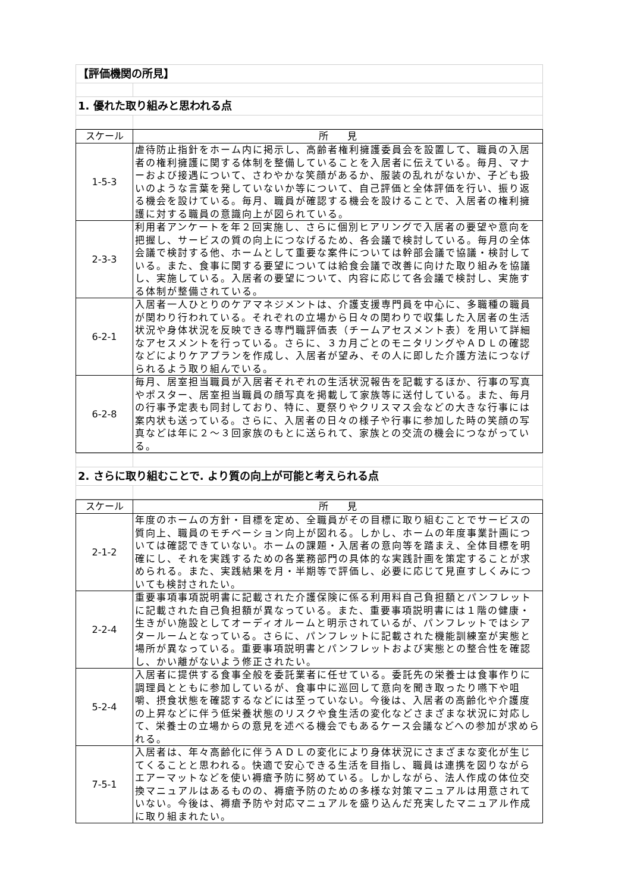| 【評価機関の所見】 | |
| 1. 優れた取り組みと思われる点 | |
| スケール | 所 見 |
| --- | --- |
| 1-5-3 | 虐待防止指針をホーム内に掲示し、高齢者権利擁護委員会を設置して、職員の入居者の権利擁護に関する体制を整備していることを入居者に伝えている。毎月、マナーおよび接遇について、さわやかな笑顔があるか、服装の乱れがないか、子ども扱いのような言葉を発していないか等について、自己評価と全体評価を行い、振り返る機会を設けている。毎月、職員が確認する機会を設けることで、入居者の権利擁護に対する職員の意識向上が図られている。 |
| 2-3-3 | 利用者アンケートを年２回実施し、さらに個別ヒアリングで入居者の要望や意向を把握し、サービスの質の向上につなげるため、各会議で検討している。毎月の全体会議で検討する他、ホームとして重要な案件については幹部会議で協議・検討している。また、食事に関する要望については給食会議で改善に向けた取り組みを協議し、実施している。入居者の要望について、内容に応じて各会議で検討し、実施する体制が整備されている。 |
| 6-2-1 | 入居者一人ひとりのケアマネジメントは、介護支援専門員を中心に、多職種の職員が関わり行われている。それぞれの立場から日々の関わりで収集した入居者の生活状況や身体状況を反映できる専門職評価表（チームアセスメント表）を用いて詳細なアセスメントを行っている。さらに、３カ月ごとのモニタリングやＡＤＬの確認などによりケアプランを作成し、入居者が望み、その人に即した介護方法につなげられるよう取り組んでいる。 |
| 6-2-8 | 毎月、居室担当職員が入居者それぞれの生活状況報告を記載するほか、行事の写真やポスター、居室担当職員の顔写真を掲載して家族等に送付している。また、毎月の行事予定表も同封しており、特に、夏祭りやクリスマス会などの大きな行事には案内状も送っている。さらに、入居者の日々の様子や行事に参加した時の笑顔の写真などは年に２～３回家族のもとに送られて、家族との交流の機会につながっている。 |
| 2. さらに取り組むことで. より質の向上が可能と考えられる点 | |
| スケール | 所 見 |
| --- | --- |
| 2-1-2 | 年度のホームの方針・目標を定め、全職員がその目標に取り組むことでサービスの質向上、職員のモチベーション向上が図れる。しかし、ホームの年度事業計画については確認できていない。ホームの課題・入居者の意向等を踏まえ、全体目標を明確にし、それを実践するための各業務部門の具体的な実践計画を策定することが求められる。また、実践結果を月・半期等で評価し、必要に応じて見直すしくみについても検討されたい。 |
| 2-2-4 | 重要事項事項説明書に記載された介護保険に係る利用料自己負担額とパンフレットに記載された自己負担額が異なっている。また、重要事項説明書には１階の健康・生きがい施設としてオーディオルームと明示されているが、パンフレットではシアタールームとなっている。さらに、パンフレットに記載された機能訓練室が実態と場所が異なっている。重要事項説明書とパンフレットおよび実態との整合性を確認し、かい離がないよう修正されたい。 |
| 5-2-4 | 入居者に提供する食事全般を委託業者に任せている。委託先の栄養士は食事作りに調理員とともに参加しているが、食事中に巡回して意向を聞き取ったり嚥下や咀嚼、摂食状態を確認するなどには至っていない。今後は、入居者の高齢化や介護度の上昇などに伴う低栄養状態のリスクや食生活の変化などさまざまな状況に対応して、栄養士の立場からの意見を述べる機会でもあるケース会議などへの参加が求められる。 |
| 7-5-1 | 入居者は、年々高齢化に伴うＡＤＬの変化により身体状況にさまざまな変化が生じてくることと思われる。快適で安心できる生活を目指し、職員は連携を図りながらエアーマットなどを使い褥瘡予防に努めている。しかしながら、法人作成の体位交換マニュアルはあるものの、褥瘡予防のための多様な対策マニュアルは用意されていない。今後は、褥瘡予防や対応マニュアルを盛り込んだ充実したマニュアル作成に取り組まれたい。 |